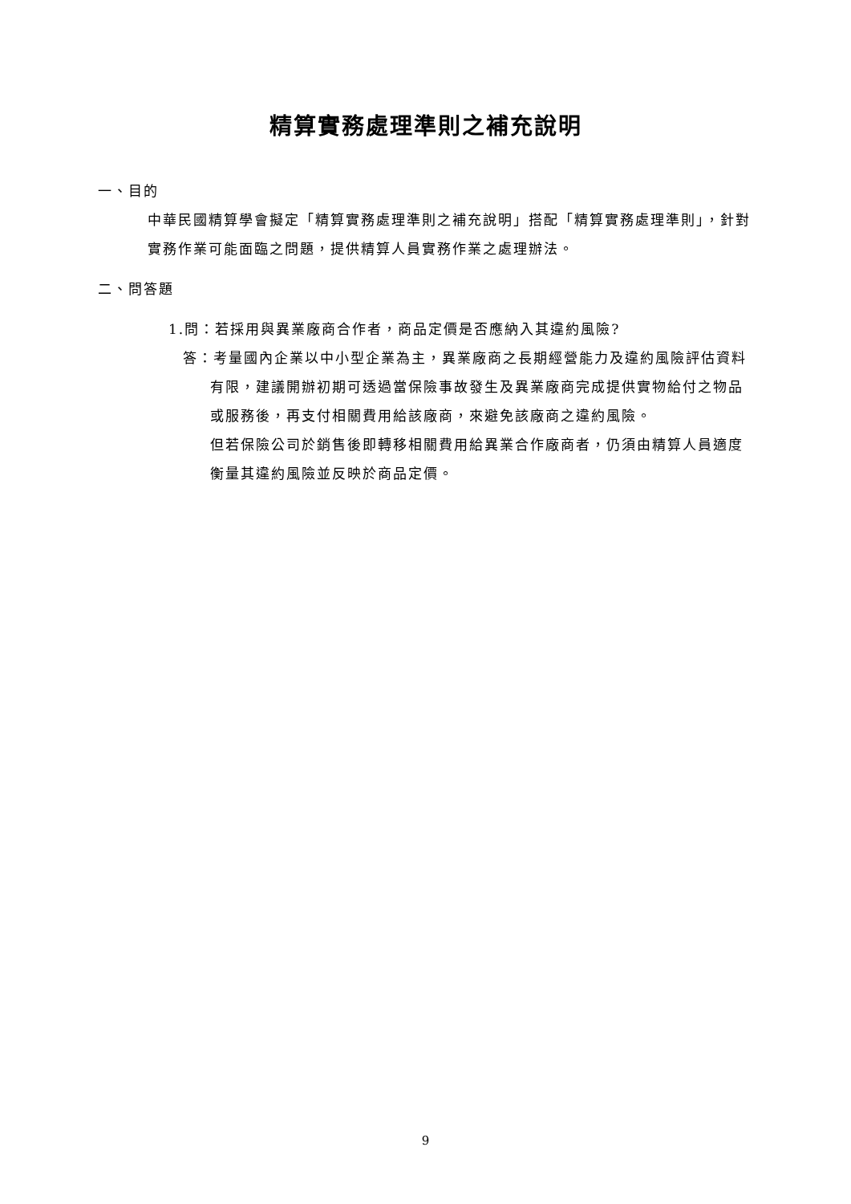精算實務處理準則之補充說明
一、目的
中華民國精算學會擬定「精算實務處理準則之補充說明」搭配「精算實務處理準則」，針對實務作業可能面臨之問題，提供精算人員實務作業之處理辦法。
二、問答題
1.問：若採用與異業廠商合作者，商品定價是否應納入其違約風險?
答：考量國內企業以中小型企業為主，異業廠商之長期經營能力及違約風險評估資料有限，建議開辦初期可透過當保險事故發生及異業廠商完成提供實物給付之物品或服務後，再支付相關費用給該廠商，來避免該廠商之違約風險。
但若保險公司於銷售後即轉移相關費用給異業合作廠商者，仍須由精算人員適度衡量其違約風險並反映於商品定價。
9